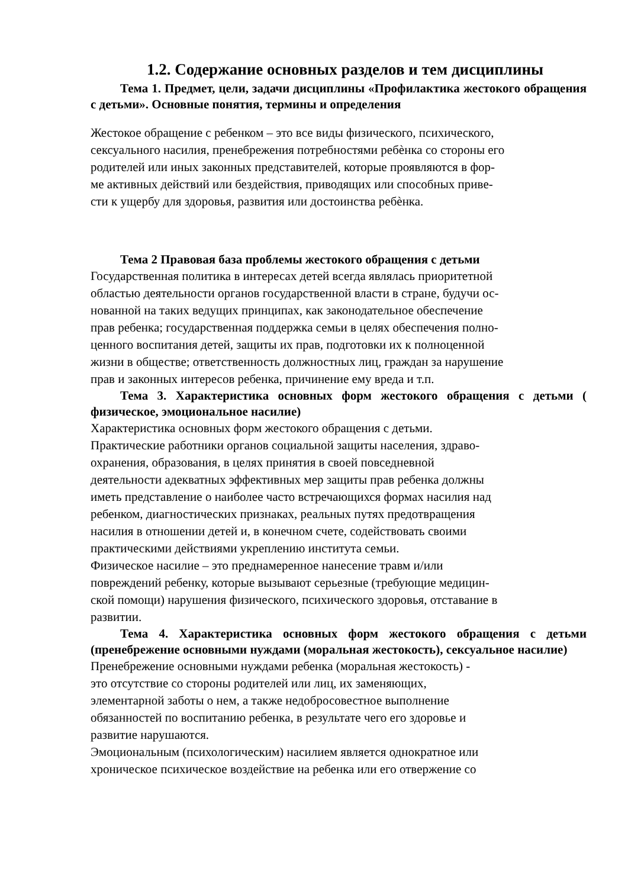1.2. Содержание основных разделов и тем дисциплины
Тема 1. Предмет, цели, задачи дисциплины «Профилактика жестокого обращения с детьми». Основные понятия, термины и определения
Жестокое обращение с ребенком – это все виды физического, психического,
сексуального насилия, пренебрежения потребностями ребѐнка со стороны его
родителей или иных законных представителей, которые проявляются в фор-
ме активных действий или бездействия, приводящих или способных приве-
сти к ущербу для здоровья, развития или достоинства ребѐнка.
Тема 2 Правовая база проблемы жестокого обращения с детьми
Государственная политика в интересах детей всегда являлась приоритетной
областью деятельности органов государственной власти в стране, будучи ос-
нованной на таких ведущих принципах, как законодательное обеспечение
прав ребенка; государственная поддержка семьи в целях обеспечения полно-
ценного воспитания детей, защиты их прав, подготовки их к полноценной
жизни в обществе; ответственность должностных лиц, граждан за нарушение
прав и законных интересов ребенка, причинение ему вреда и т.п.
Тема 3. Характеристика основных форм жестокого обращения с детьми ( физическое, эмоциональное насилие)
Характеристика основных форм жестокого обращения с детьми.
Практические работники органов социальной защиты населения, здраво-
охранения, образования, в целях принятия в своей повседневной
деятельности адекватных эффективных мер защиты прав ребенка должны
иметь представление о наиболее часто встречающихся формах насилия над
ребенком, диагностических признаках, реальных путях предотвращения
насилия в отношении детей и, в конечном счете, содействовать своими
практическими действиями укреплению института семьи.
Физическое насилие – это преднамеренное нанесение травм и/или
повреждений ребенку, которые вызывают серьезные (требующие медицин-
ской помощи) нарушения физического, психического здоровья, отставание в
развитии.
Тема 4. Характеристика основных форм жестокого обращения с детьми (пренебрежение основными нуждами (моральная жестокость), сексуальное насилие)
Пренебрежение основными нуждами ребенка (моральная жестокость) -
это отсутствие со стороны родителей или лиц, их заменяющих,
элементарной заботы о нем, а также недобросовестное выполнение
обязанностей по воспитанию ребенка, в результате чего его здоровье и
развитие нарушаются.
Эмоциональным (психологическим) насилием является однократное или
хроническое психическое воздействие на ребенка или его отвержение со